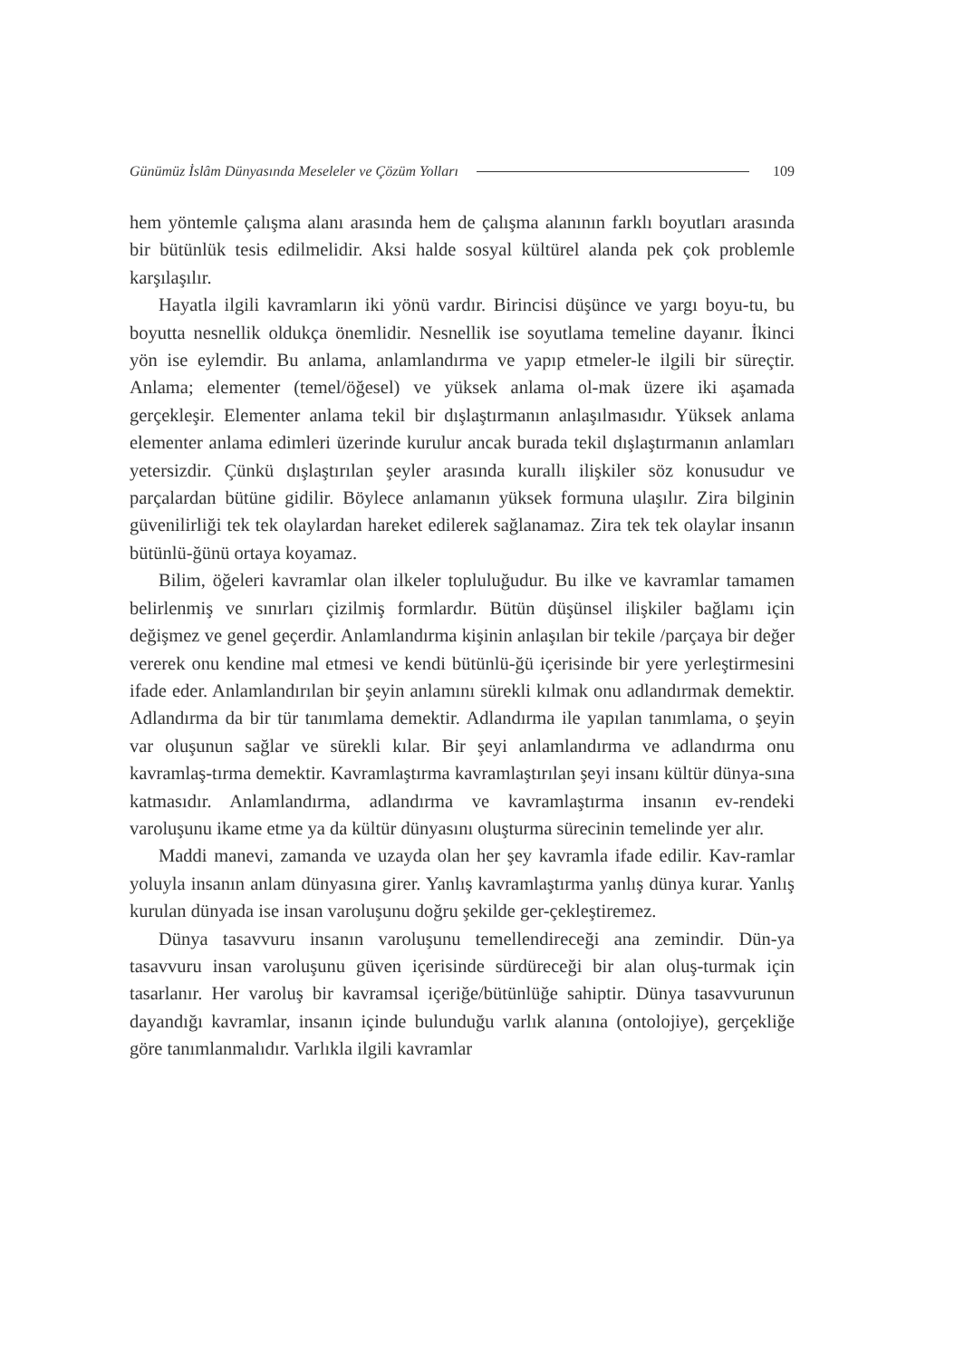Günümüz İslâm Dünyasında Meseleler ve Çözüm Yolları 109
hem yöntemle çalışma alanı arasında hem de çalışma alanının farklı boyutları arasında bir bütünlük tesis edilmelidir. Aksi halde sosyal kültürel alanda pek çok problemle karşılaşılır.
Hayatla ilgili kavramların iki yönü vardır. Birincisi düşünce ve yargı boyu-tu, bu boyutta nesnellik oldukça önemlidir. Nesnellik ise soyutlama temeline dayanır. İkinci yön ise eylemdir. Bu anlama, anlamlandırma ve yapıp etmeler-le ilgili bir süreçtir. Anlama; elementer (temel/öğesel) ve yüksek anlama ol-mak üzere iki aşamada gerçekleşir. Elementer anlama tekil bir dışlaştırmanın anlaşılmasıdır. Yüksek anlama elementer anlama edimleri üzerinde kurulur ancak burada tekil dışlaştırmanın anlamları yetersizdir. Çünkü dışlaştırılan şeyler arasında kurallı ilişkiler söz konusudur ve parçalardan bütüne gidilir. Böylece anlamanın yüksek formuna ulaşılır. Zira bilginin güvenilirliği tek tek olaylardan hareket edilerek sağlanamaz. Zira tek tek olaylar insanın bütünlü-ğünü ortaya koyamaz.
Bilim, öğeleri kavramlar olan ilkeler topluluğudur. Bu ilke ve kavramlar tamamen belirlenmiş ve sınırları çizilmiş formlardır. Bütün düşünsel ilişkiler bağlamı için değişmez ve genel geçerdir. Anlamlandırma kişinin anlaşılan bir tekile /parçaya bir değer vererek onu kendine mal etmesi ve kendi bütünlü-ğü içerisinde bir yere yerleştirmesini ifade eder. Anlamlandırılan bir şeyin anlamını sürekli kılmak onu adlandırmak demektir. Adlandırma da bir tür tanımlama demektir. Adlandırma ile yapılan tanımlama, o şeyin var oluşunun sağlar ve sürekli kılar. Bir şeyi anlamlandırma ve adlandırma onu kavramlaş-tırma demektir. Kavramlaştırma kavramlaştırılan şeyi insanı kültür dünya-sına katmasıdır. Anlamlandırma, adlandırma ve kavramlaştırma insanın ev-rendeki varoluşunu ikame etme ya da kültür dünyasını oluşturma sürecinin temelinde yer alır.
Maddi manevi, zamanda ve uzayda olan her şey kavramla ifade edilir. Kav-ramlar yoluyla insanın anlam dünyasına girer. Yanlış kavramlaştırma yanlış dünya kurar. Yanlış kurulan dünyada ise insan varoluşunu doğru şekilde ger-çekleştiremez.
Dünya tasavvuru insanın varoluşunu temellendireceği ana zemindir. Dün-ya tasavvuru insan varoluşunu güven içerisinde sürdüreceği bir alan oluş-turmak için tasarlanır. Her varoluş bir kavramsal içeriğe/bütünlüğe sahiptir. Dünya tasavvurunun dayandığı kavramlar, insanın içinde bulunduğu varlık alanına (ontolojiye), gerçekliğe göre tanımlanmalıdır. Varlıkla ilgili kavramlar